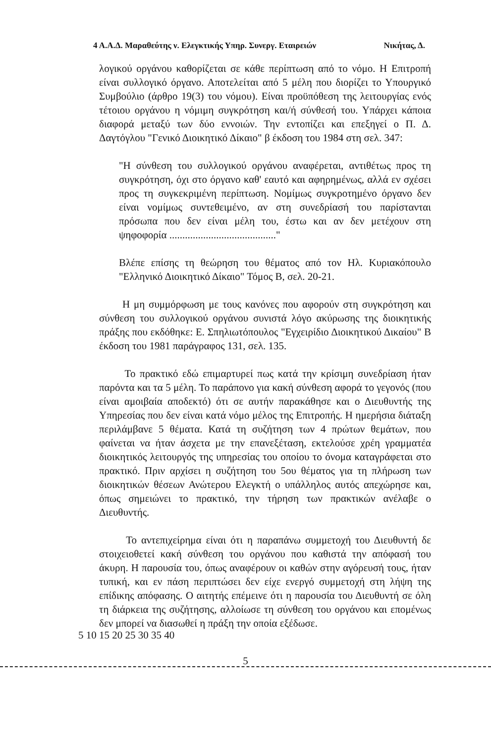4 Α.Α.Δ. Μαραθεύτης ν. Ελεγκτικής Υπηρ. Συνεργ. Εταιρειών Νικήτας, Δ.
λογικού οργάνου καθορίζεται σε κάθε περίπτωση από το νόμο. Η Επιτροπή είναι συλλογικό όργανο. Αποτελείται από 5 μέλη που διορίζει το Υπουργικό Συμβούλιο (άρθρο 19(3) του νόμου). Είναι προϋπόθεση της λειτουργίας ενός τέτοιου οργάνου η νόμιμη συγκρότηση και/ή σύνθεσή του. Υπάρχει κάποια διαφορά μεταξύ των δύο εννοιών. Την εντοπίζει και επεξηγεί ο Π. Δ. Δαγτόγλου "Γενικό Διοικητικό Δίκαιο" β έκδοση του 1984 στη σελ. 347:
"Η σύνθεση του συλλογικού οργάνου αναφέρεται, αντιθέτως προς τη συγκρότηση, όχι στο όργανο καθ' εαυτό και αφηρημένως, αλλά εν σχέσει προς τη συγκεκριμένη περίπτωση. Νομίμως συγκροτημένο όργανο δεν είναι νομίμως συντεθειμένο, αν στη συνεδρίασή του παρίστανται πρόσωπα που δεν είναι μέλη του, έστω και αν δεν μετέχουν στη ψηφοφορία ........................................."
Βλέπε επίσης τη θεώρηση του θέματος από τον Ηλ. Κυριακόπουλο "Ελληνικό Διοικητικό Δίκαιο" Τόμος Β, σελ. 20-21.
Η μη συμμόρφωση με τους κανόνες που αφορούν στη συγκρότηση και σύνθεση του συλλογικού οργάνου συνιστά λόγο ακύρωσης της διοικητικής πράξης που εκδόθηκε: Ε. Σπηλιωτόπουλος "Εγχειρίδιο Διοικητικού Δικαίου" Β έκδοση του 1981 παράγραφος 131, σελ. 135.
Το πρακτικό εδώ επιμαρτυρεί πως κατά την κρίσιμη συνεδρίαση ήταν παρόντα και τα 5 μέλη. Το παράπονο για κακή σύνθεση αφορά το γεγονός (που είναι αμοιβαία αποδεκτό) ότι σε αυτήν παρακάθησε και ο Διευθυντής της Υπηρεσίας που δεν είναι κατά νόμο μέλος της Επιτροπής. Η ημερήσια διάταξη περιλάμβανε 5 θέματα. Κατά τη συζήτηση των 4 πρώτων θεμάτων, που φαίνεται να ήταν άσχετα με την επανεξέταση, εκτελούσε χρέη γραμματέα διοικητικός λειτουργός της υπηρεσίας του οποίου το όνομα καταγράφεται στο πρακτικό. Πριν αρχίσει η συζήτηση του 5ου θέματος για τη πλήρωση των διοικητικών θέσεων Ανώτερου Ελεγκτή ο υπάλληλος αυτός απεχώρησε και, όπως σημειώνει το πρακτικό, την τήρηση των πρακτικών ανέλαβε ο Διευθυντής.
Το αντεπιχείρημα είναι ότι η παραπάνω συμμετοχή του Διευθυντή δε στοιχειοθετεί κακή σύνθεση του οργάνου που καθιστά την απόφασή του άκυρη. Η παρουσία του, όπως αναφέρουν οι καθών στην αγόρευσή τους, ήταν τυπική, και εν πάση περιπτώσει δεν είχε ενεργό συμμετοχή στη λήψη της επίδικης απόφασης. Ο αιτητής επέμεινε ότι η παρουσία του Διευθυντή σε όλη τη διάρκεια της συζήτησης, αλλοίωσε τη σύνθεση του οργάνου και επομένως δεν μπορεί να διασωθεί η πράξη την οποία εξέδωσε.
5 10 15 20 25 30 35 40
5